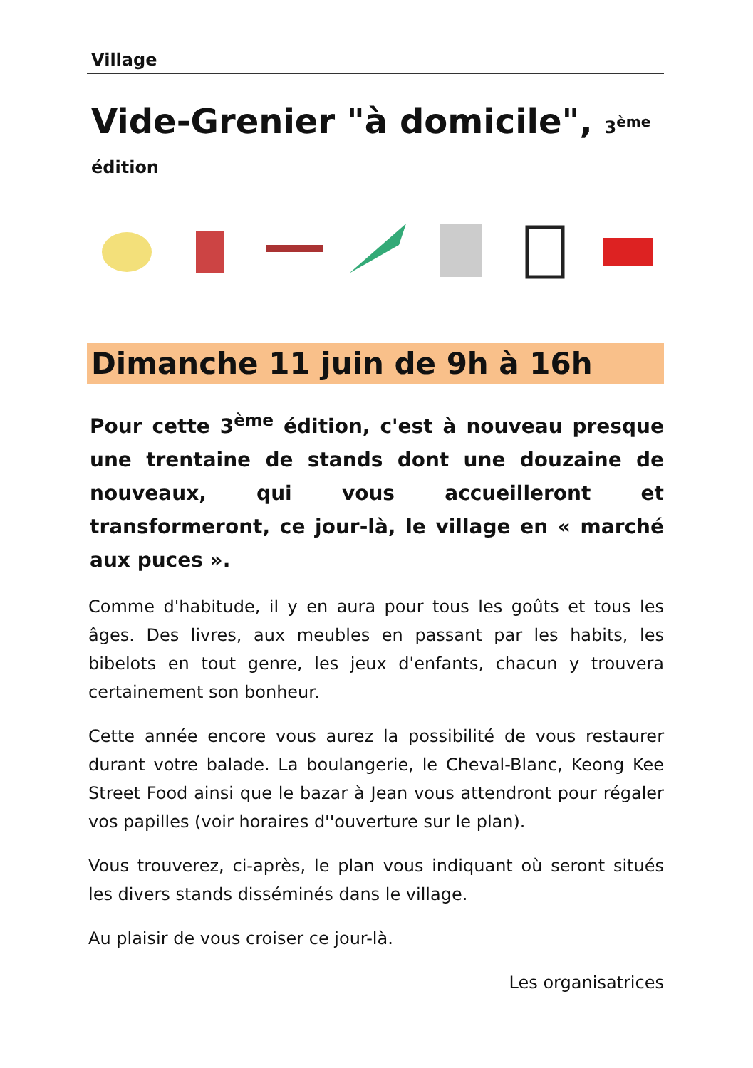Village
Vide-Grenier "à domicile", 3<sup>ème</sup> édition
Dimanche 11 juin de 9h à 16h
Pour cette 3<sup>ème</sup> édition, c'est à nouveau presque une trentaine de stands dont une douzaine de nouveaux, qui vous accueilleront et transformeront, ce jour-là, le village en « marché aux puces ».
Comme d'habitude, il y en aura pour tous les goûts et tous les âges. Des livres, aux meubles en passant par les habits, les bibelots en tout genre, les jeux d'enfants, chacun y trouvera certainement son bonheur.
Cette année encore vous aurez la possibilité de vous restaurer durant votre balade. La boulangerie, le Cheval-Blanc, Keong Kee Street Food ainsi que le bazar à Jean vous attendront pour régaler vos papilles (voir horaires d''ouverture sur le plan).
Vous trouverez, ci-après, le plan vous indiquant où seront situés les divers stands disséminés dans le village.
Au plaisir de vous croiser ce jour-là.
Les organisatrices